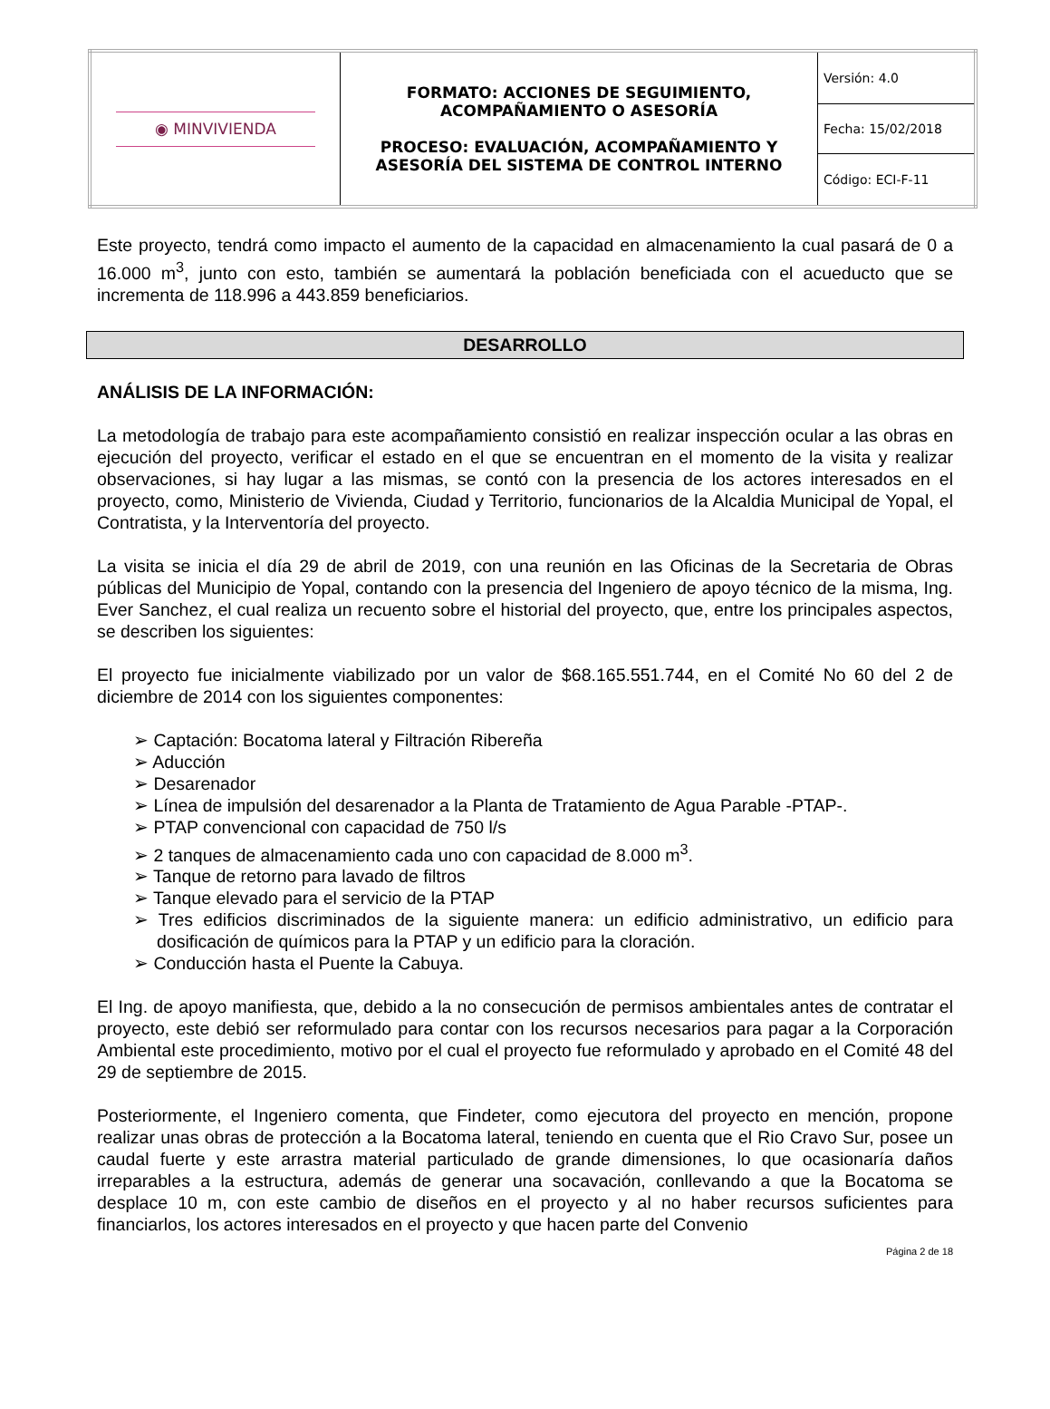| ◉ MINVIVIENDA | FORMATO: ACCIONES DE SEGUIMIENTO, ACOMPAÑAMIENTO O ASESORÍA PROCESO: EVALUACIÓN, ACOMPAÑAMIENTO Y ASESORÍA DEL SISTEMA DE CONTROL INTERNO | Versión: 4.0 |
| | | Fecha: 15/02/2018 |
| | | Código: ECI-F-11 |
Este proyecto, tendrá como impacto el aumento de la capacidad en almacenamiento la cual pasará de 0 a 16.000 m<sup>3</sup>, junto con esto, también se aumentará la población beneficiada con el acueducto que se incrementa de 118.996 a 443.859 beneficiarios.
DESARROLLO
ANÁLISIS DE LA INFORMACIÓN:
La metodología de trabajo para este acompañamiento consistió en realizar inspección ocular a las obras en ejecución del proyecto, verificar el estado en el que se encuentran en el momento de la visita y realizar observaciones, si hay lugar a las mismas, se contó con la presencia de los actores interesados en el proyecto, como, Ministerio de Vivienda, Ciudad y Territorio, funcionarios de la Alcaldia Municipal de Yopal, el Contratista, y la Interventoría del proyecto.
La visita se inicia el día 29 de abril de 2019, con una reunión en las Oficinas de la Secretaria de Obras públicas del Municipio de Yopal, contando con la presencia del Ingeniero de apoyo técnico de la misma, Ing. Ever Sanchez, el cual realiza un recuento sobre el historial del proyecto, que, entre los principales aspectos, se describen los siguientes:
El proyecto fue inicialmente viabilizado por un valor de $68.165.551.744, en el Comité No 60 del 2 de diciembre de 2014 con los siguientes componentes:
➢ Captación: Bocatoma lateral y Filtración Ribereña
➢ Aducción
➢ Desarenador
➢ Línea de impulsión del desarenador a la Planta de Tratamiento de Agua Parable -PTAP-.
➢ PTAP convencional con capacidad de 750 l/s
➢ 2 tanques de almacenamiento cada uno con capacidad de 8.000 m<sup>3</sup>.
➢ Tanque de retorno para lavado de filtros
➢ Tanque elevado para el servicio de la PTAP
➢ Tres edificios discriminados de la siguiente manera: un edificio administrativo, un edificio para dosificación de químicos para la PTAP y un edificio para la cloración.
➢ Conducción hasta el Puente la Cabuya.
El Ing. de apoyo manifiesta, que, debido a la no consecución de permisos ambientales antes de contratar el proyecto, este debió ser reformulado para contar con los recursos necesarios para pagar a la Corporación Ambiental este procedimiento, motivo por el cual el proyecto fue reformulado y aprobado en el Comité 48 del 29 de septiembre de 2015.
Posteriormente, el Ingeniero comenta, que Findeter, como ejecutora del proyecto en mención, propone realizar unas obras de protección a la Bocatoma lateral, teniendo en cuenta que el Rio Cravo Sur, posee un caudal fuerte y este arrastra material particulado de grande dimensiones, lo que ocasionaría daños irreparables a la estructura, además de generar una socavación, conllevando a que la Bocatoma se desplace 10 m, con este cambio de diseños en el proyecto y al no haber recursos suficientes para financiarlos, los actores interesados en el proyecto y que hacen parte del Convenio
Página 2 de 18